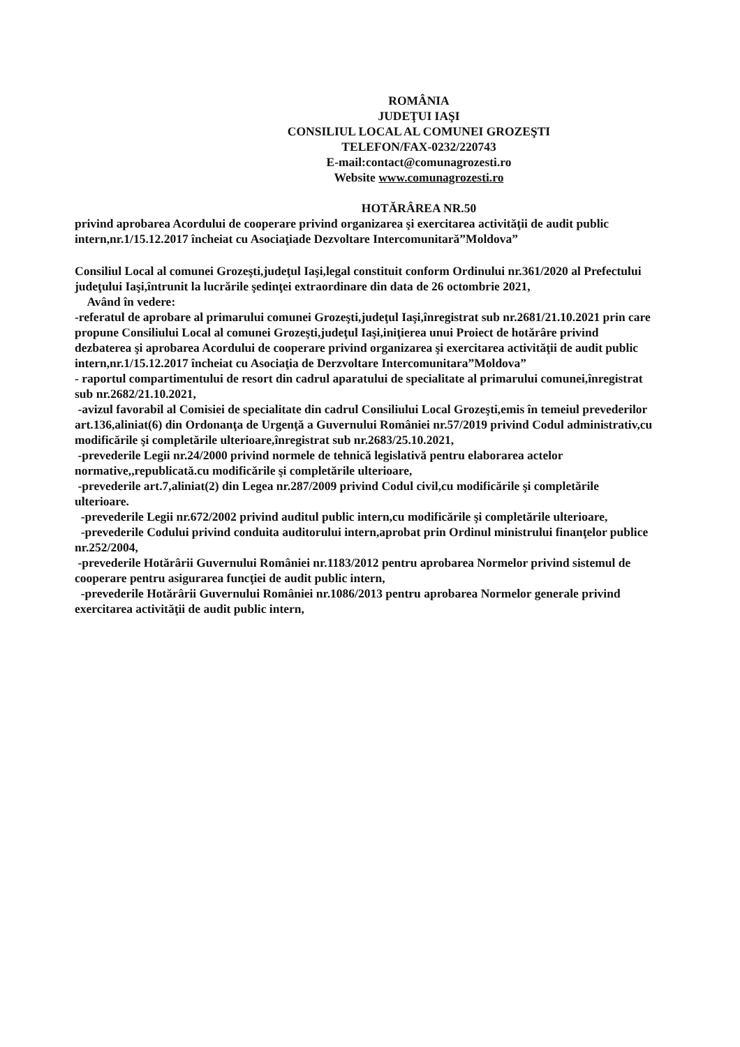ROMÂNIA
JUDEŢUI IAŞI
CONSILIUL LOCAL AL COMUNEI GROZEŞTI
TELEFON/FAX-0232/220743
E-mail:contact@comunagrozesti.ro
Website www.comunagrozesti.ro
HOTĂRÂREA NR.50
privind aprobarea Acordului de cooperare privind organizarea şi exercitarea activităţii de audit public intern,nr.1/15.12.2017 încheiat cu Asociaţiade Dezvoltare Intercomunitară”Moldova”
Consiliul Local al comunei Grozeşti,judeţul Iaşi,legal constituit conform Ordinului nr.361/2020 al Prefectului judeţului Iaşi,întrunit la lucrările şedinţei extraordinare din data de 26 octombrie 2021,
Având în vedere:
-referatul de aprobare al primarului comunei Grozeşti,judeţul Iaşi,înregistrat sub nr.2681/21.10.2021 prin care propune Consiliului Local al comunei Grozeşti,judeţul Iaşi,iniţierea unui Proiect de hotărâre privind dezbaterea şi aprobarea Acordului de cooperare privind organizarea şi exercitarea activităţii de audit public intern,nr.1/15.12.2017 încheiat cu Asociaţia de Derzvoltare Intercomunitara”Moldova”
- raportul compartimentului de resort din cadrul aparatului de specialitate al primarului comunei,înregistrat sub nr.2682/21.10.2021,
-avizul favorabil al Comisiei de specialitate din cadrul Consiliului Local Grozeşti,emis în temeiul prevederilor art.136,aliniat(6) din Ordonanţa de Urgenţă a Guvernului României nr.57/2019 privind Codul administrativ,cu modificările şi completările ulterioare,înregistrat sub nr.2683/25.10.2021,
-prevederile Legii nr.24/2000 privind normele de tehnică legislativă pentru elaborarea actelor normative,,republicată.cu modificările şi completările ulterioare,
-prevederile art.7,aliniat(2) din Legea nr.287/2009 privind Codul civil,cu modificările şi completările ulterioare.
-prevederile Legii nr.672/2002 privind auditul public intern,cu modificările şi completările ulterioare,
-prevederile Codului privind conduita auditorului intern,aprobat prin Ordinul ministrului finanţelor publice nr.252/2004,
-prevederile Hotărârii Guvernului României nr.1183/2012 pentru aprobarea Normelor privind sistemul de cooperare pentru asigurarea funcţiei de audit public intern,
-prevederile Hotărârii Guvernului României nr.1086/2013 pentru aprobarea Normelor generale privind exercitarea activităţii de audit public intern,